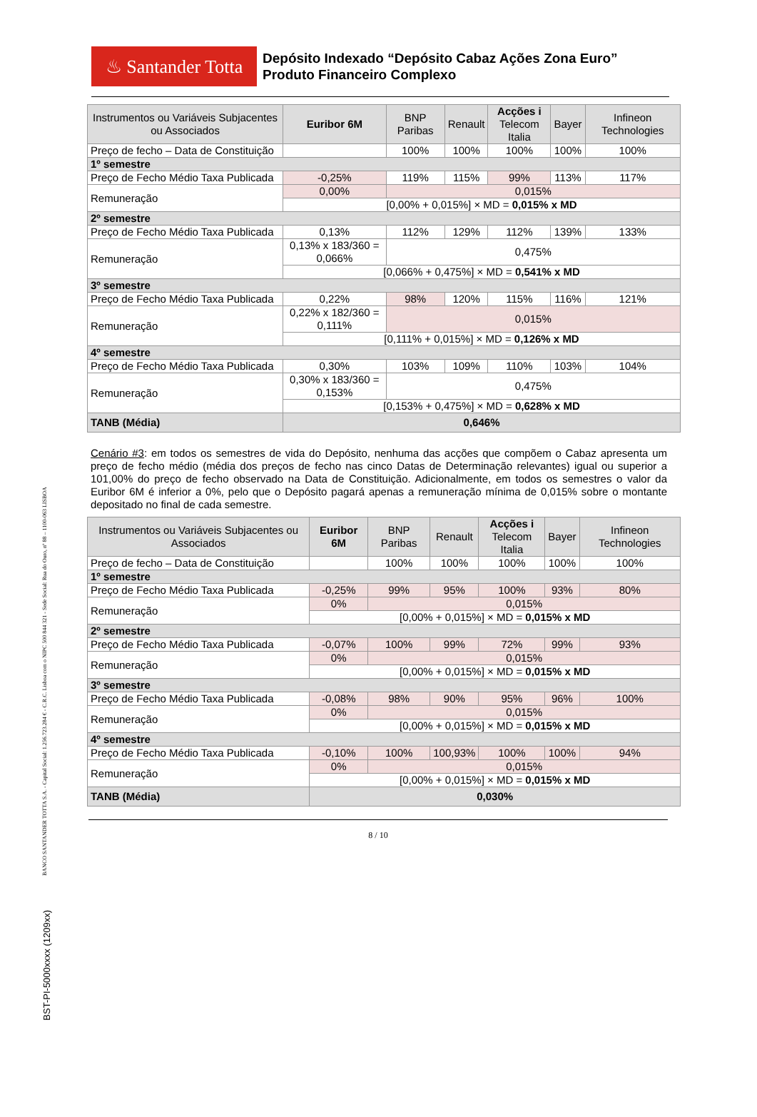BANCO SANTANDER TOTTA S.A. - Capital Social: 1.256.723.284 € - C.R.C. Lisboa com o NIPC 500 844 321 - Sede Social: Rua do Ouro, nº 88 – 1100-063 LISBOA
BST-PI-5000xxxx (1209xx)
♨ Santander Totta
Depósito Indexado “Depósito Cabaz Ações Zona Euro”
Produto Financeiro Complexo
| Instrumentos ou Variáveis Subjacentes ou Associados | Euribor 6M | BNP Paribas | Renault | Acções i Telecom Italia | Bayer | Infineon Technologies |
| --- | --- | --- | --- | --- | --- | --- |
| Preço de fecho – Data de Constituição | | 100% | 100% | 100% | 100% | 100% |
| 1º semestre | | | | | | |
| Preço de Fecho Médio Taxa Publicada | -0,25% | 119% | 115% | 99% | 113% | 117% |
| Remuneração | 0,00% | 0,015% | | | | |
| | [0,00% + 0,015%] × MD = 0,015% x MD | | | | | |
| 2º semestre | | | | | | |
| Preço de Fecho Médio Taxa Publicada | 0,13% | 112% | 129% | 112% | 139% | 133% |
| Remuneração | 0,13% x 183/360 = 0,066% | 0,475% | | | | |
| | [0,066% + 0,475%] × MD = 0,541% x MD | | | | | |
| 3º semestre | | | | | | |
| Preço de Fecho Médio Taxa Publicada | 0,22% | 98% | 120% | 115% | 116% | 121% |
| Remuneração | 0,22% x 182/360 = 0,111% | 0,015% | | | | |
| | [0,111% + 0,015%] × MD = 0,126% x MD | | | | | |
| 4º semestre | | | | | | |
| Preço de Fecho Médio Taxa Publicada | 0,30% | 103% | 109% | 110% | 103% | 104% |
| Remuneração | 0,30% x 183/360 = 0,153% | 0,475% | | | | |
| | [0,153% + 0,475%] × MD = 0,628% x MD | | | | | |
| TANB (Média) | 0,646% | | | | | |
Cenário #3: em todos os semestres de vida do Depósito, nenhuma das acções que compõem o Cabaz apresenta um preço de fecho médio (média dos preços de fecho nas cinco Datas de Determinação relevantes) igual ou superior a 101,00% do preço de fecho observado na Data de Constituição. Adicionalmente, em todos os semestres o valor da Euribor 6M é inferior a 0%, pelo que o Depósito pagará apenas a remuneração mínima de 0,015% sobre o montante depositado no final de cada semestre.
| Instrumentos ou Variáveis Subjacentes ou Associados | Euribor 6M | BNP Paribas | Renault | Acções i Telecom Italia | Bayer | Infineon Technologies |
| --- | --- | --- | --- | --- | --- | --- |
| Preço de fecho – Data de Constituição | | 100% | 100% | 100% | 100% | 100% |
| 1º semestre | | | | | | |
| Preço de Fecho Médio Taxa Publicada | -0,25% | 99% | 95% | 100% | 93% | 80% |
| Remuneração | 0% | 0,015% | | | | |
| | [0,00% + 0,015%] × MD = 0,015% x MD | | | | | |
| 2º semestre | | | | | | |
| Preço de Fecho Médio Taxa Publicada | -0,07% | 100% | 99% | 72% | 99% | 93% |
| Remuneração | 0% | 0,015% | | | | |
| | [0,00% + 0,015%] × MD = 0,015% x MD | | | | | |
| 3º semestre | | | | | | |
| Preço de Fecho Médio Taxa Publicada | -0,08% | 98% | 90% | 95% | 96% | 100% |
| Remuneração | 0% | 0,015% | | | | |
| | [0,00% + 0,015%] × MD = 0,015% x MD | | | | | |
| 4º semestre | | | | | | |
| Preço de Fecho Médio Taxa Publicada | -0,10% | 100% | 100,93% | 100% | 100% | 94% |
| Remuneração | 0% | 0,015% | | | | |
| | [0,00% + 0,015%] × MD = 0,015% x MD | | | | | |
| TANB (Média) | 0,030% | | | | | |
8 / 10